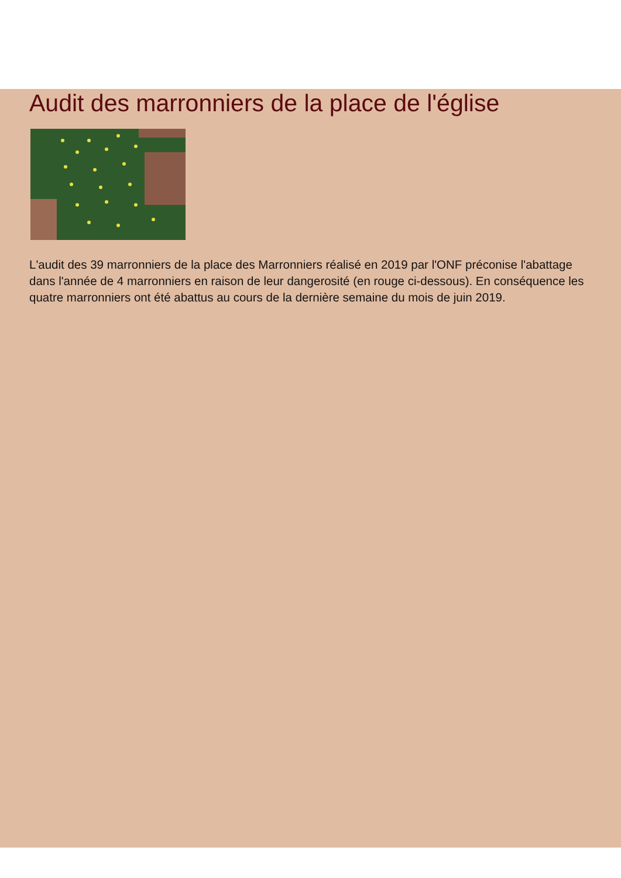Audit des marronniers de la place de l'église
L'audit des 39 marronniers de la place des Marronniers réalisé en 2019 par l'ONF préconise l'abattage dans l'année de 4 marronniers en raison de leur dangerosité (en rouge ci-dessous). En conséquence les quatre marronniers ont été abattus au cours de la dernière semaine du mois de juin 2019.